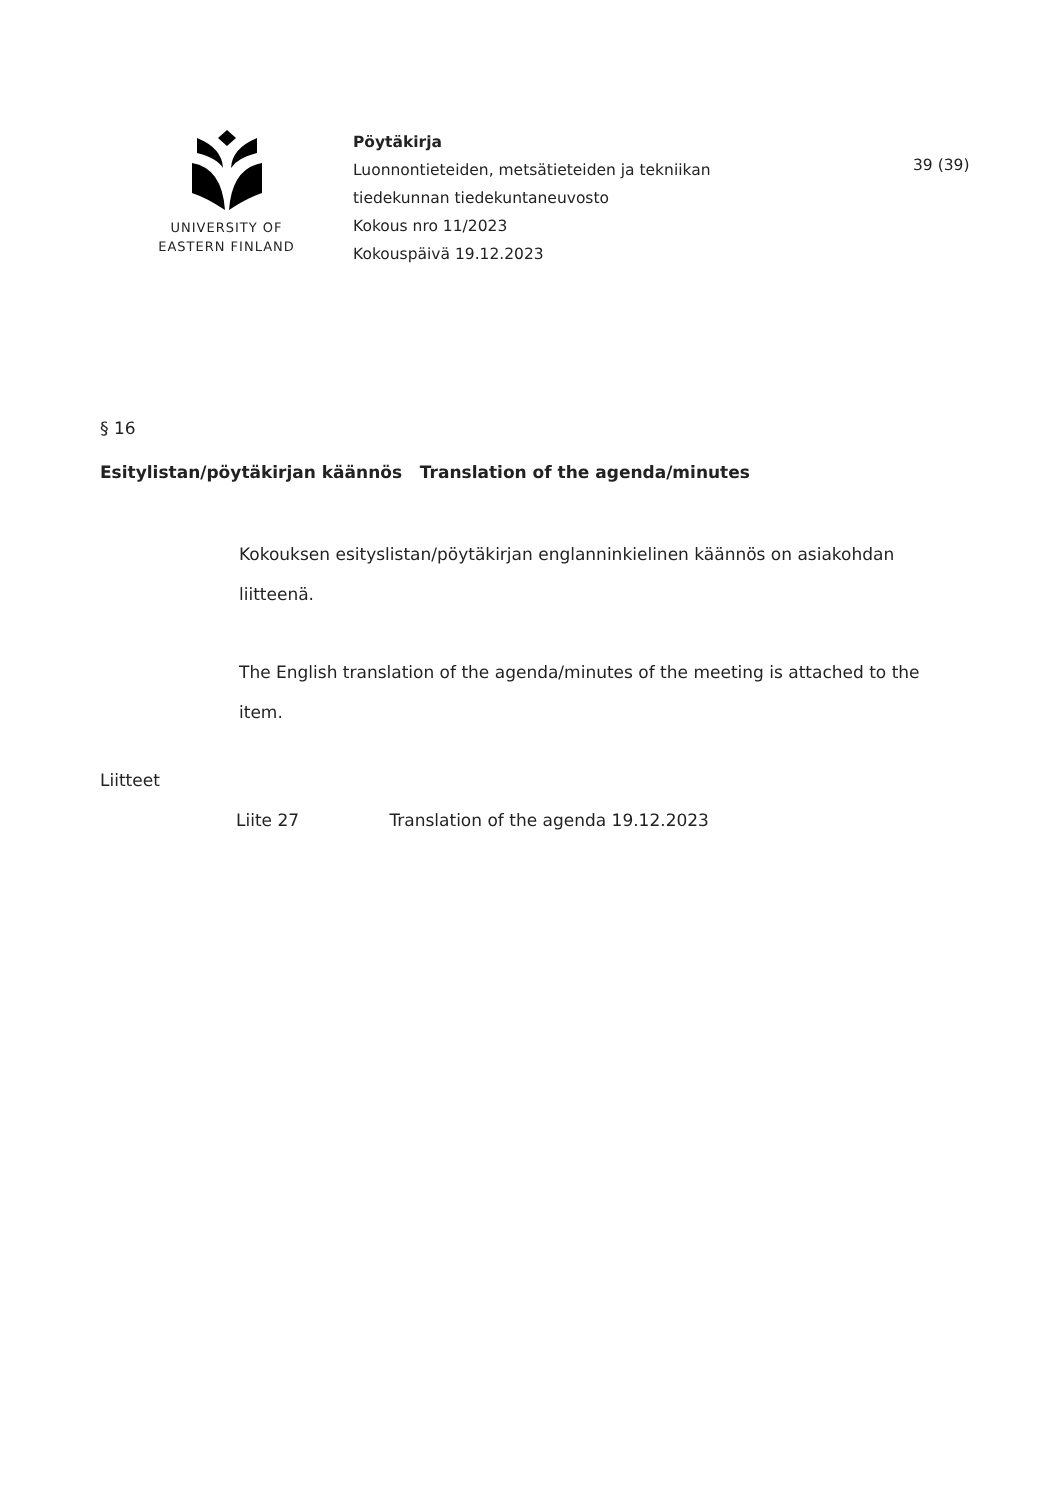UNIVERSITY OF
EASTERN FINLAND
Pöytäkirja
Luonnontieteiden, metsätieteiden ja tekniikan
tiedekunnan tiedekuntaneuvosto
Kokous nro 11/2023
Kokouspäivä 19.12.2023
39 (39)
§ 16
Esitylistan/pöytäkirjan käännös Translation of the agenda/minutes
Kokouksen esityslistan/pöytäkirjan englanninkielinen käännös on asiakohdan liitteenä.
The English translation of the agenda/minutes of the meeting is attached to the item.
Liitteet
Liite 27 Translation of the agenda 19.12.2023